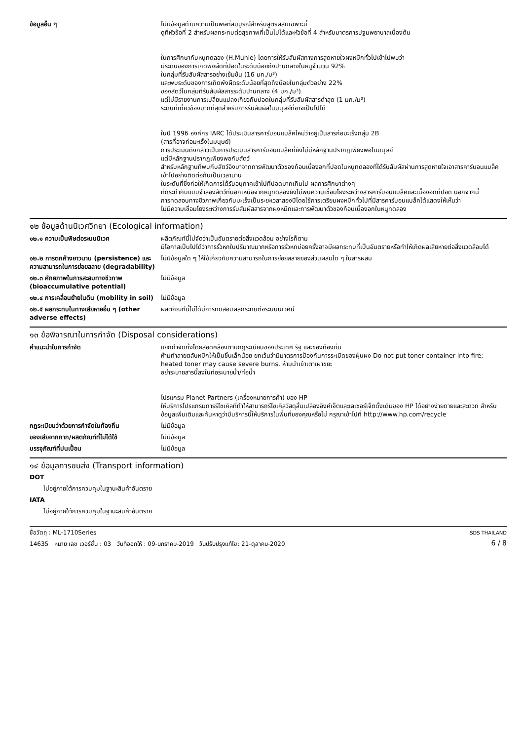| ข้อมูลอื่น ๆ | ไม่มีข้อมูลด้านความเป็นพิษที่สมบูรณ์สำหรับสูตรผสมเฉพาะนี้ ดูที่หัวข้อที่ 2 สำหรับผลกระทบต่อสุขภาพที่เป็นไปได้และหัวข้อที่ 4 สำหรับมาตรการปฐมพยาบาลเบื้องต้น ในการศึกษากับหนูทดลอง (H.Muhle) โดยการให้รับสัมผัสทางการสูดหายใจผงหมึกทั่วไปเข้าไปพบว่า มีระดับของการเกิดพังผืดที่ปอดในระดับน้อยถึงปานกลางในหนูจำนวน 92% ในกลุ่มที่รับสัมผัสสารอย่างเข้มข้น (16 มก./ม³) และพบระดับของการเกิดพังผืดระดับน้อยที่สุดถึงน้อยในกลุ่มตัวอย่าง 22% ของสัตว์ในกลุ่มที่รับสัมผัสสารระดับปานกลาง (4 มก./ม³) แต่ไม่มีรายงานการเปลี่ยนแปลงเกี่ยวกับปอดในกลุ่มที่รับสัมผัสสารต่ำสุด (1 มก./ม³) ระดับที่เกี่ยวข้องมากที่สุดสำหรับการรับสัมผัสในมนุษย์ที่อาจเป็นไปได้ ในปี 1996 องค์กร IARC ได้ประเมินสารคาร์บอนแบล็คใหม่ว่าอยู่เป็นสารก่อมะเร็งกลุ่ม 2B (สารที่อาจก่อมะเร็งในมนุษย์) การประเมินดังกล่าวเป็นการประเมินสารคาร์บอนแบล็คที่ยังไม่มีหลักฐานปรากฏเพียงพอในมนุษย์ แต่มีหลักฐานปรากฏเพียงพอกับสัตว์ สำหรับหลักฐานที่พบกับสัตว์อิงมาจากการพัฒนาตัวของก้อนเนื้องอกที่ปอดในหนูทดลองที่ได้รับสัมผัสผ่านการสูดหายใจเอาสารคาร์บอนแบล็คเข้าไปอย่างติดต่อกันเป็นเวลานาน ในระดับที่ซึ่งก่อให้เกิดการได้รับอนุภาคเข้าไปที่ปอดมากเกินไป ผลการศึกษาต่างๆ ที่กระทำกับแบบจำลองสัตว์ที่นอกเหนือจากหนูทดลองยังไม่พบความเชื่อมโยงระหว่างสารคาร์บอนแบล็คและเนื้องอกที่ปอด นอกจากนี้ การทดสอบทางชีวภาพเกี่ยวกับมะเร็งเป็นระยะเวลาสองปีโดยใช้การเตรียมผงหมึกทั่วไปที่มีสารคาร์บอนแบล็คได้แสดงให้เห็นว่า ไม่มีความเชื่อมโยงระหว่างการรับสัมผัสสารจากผงหมึกและการพัฒนาตัวของก้อนเนื้องอกในหนูทดลอง |
๑๒ ข้อมูลด้านนิเวศวิทยา (Ecological information)
| ๑๒.๑ ความเป็นพิษต่อระบบนิเวศ | ผลิตภัณฑ์นี้ไม่จัดว่าเป็นอันตรายต่อสิ่งแวดล้อม อย่างไรก็ตาม มีโอกาสเป็นไปได้ว่าการรั่วหกในปริมาณมากหรือการรั่วหกบ่อยครั้งอาจมีผลกระทบที่เป็นอันตรายหรือทำให้เกิดผลเสียหายต่อสิ่งแวดล้อมได้ |
| ๑๒.๒ การตกค้างยาวนาน (persistence) และความสามารถในการย่อยสลาย (degradability) | ไม่มีข้อมูลใด ๆ ให้ใช้เกี่ยวกับความสามารถในการย่อยสลายของส่วนผสมใด ๆ ในสารผสม |
| ๑๒.๓ ศักยภาพในการสะสมทางชีวภาพ (bioaccumulative potential) | ไม่มีข้อมูล |
| ๑๒.๔ การเคลื่อนย้ายในดิน (mobility in soil) | ไม่มีข้อมูล |
| ๑๒.๕ ผลกระทบในทางเสียหายอื่น ๆ (other adverse effects) | ผลิตภัณฑ์นี้ไม่ได้มีการทดสอบผลกระทบต่อระบบนิเวศน์ |
๑๓ ข้อพิจารณาในการกำจัด (Disposal considerations)
| คำแนะนำในการกำจัด | แยกกำจัดทิ้งโดยสอดคล้องตามกฎระเบียบของประเทศ รัฐ และของท้องถิ่น ห้ามทำลายตลับหมึกให้เป็นชิ้นเล็กน้อย ยกเว้นว่ามีมาตรการป้องกันการระเบิดของฝุ่นผง Do not put toner container into fire; heated toner may cause severe burns. ห้ามนำเข้าเตาเผาขยะ อย่าระบายสารนี้ลงในท่อระบายน้ำ/ท่อน้ำ โปรแกรม Planet Partners (เครื่องหมายการค้า) ของ HP ให้บริการโปรแกรมการรีไซเคิลที่ทำให้สามารถรีไซเคิลวัสดุสิ้นเปลืองอิงค์เจ็ตและเลเซอร์เจ็ตดั้งเดิมของ HP ได้อย่างง่ายดายและสะดวก สำหรับข้อมูลเพิ่มเติมและค้นหาดูว่ามีบริการนี้ให้บริการในพื้นที่ของคุณหรือไม่ กรุณาเข้าไปที่ http://www.hp.com/recycle |
| กฎระเบียบว่าด้วยการกำจัดในท้องถิ่น | ไม่มีข้อมูล |
| ของเสียจากกาก/ผลิตภัณฑ์ที่ไม่ได้ใช้ | ไม่มีข้อมูล |
| บรรจุภัณฑ์ที่ปนเปื้อน | ไม่มีข้อมูล |
๑๔ ข้อมูลการขนส่ง (Transport information)
DOT
ไม่อยู่ภายใต้การควบคุมในฐานะสินค้าอันตราย
IATA
ไม่อยู่ภายใต้การควบคุมในฐานะสินค้าอันตราย
ชื่อวัตถุ : ML-1710Series
14635 หมาย เลข เวอร์ชั่น : 03 วันที่ออกให้ : 09-มกราคม-2019 วันปรับปรุงแก้ไข: 21-ตุลาคม-2020
SDS THAILAND
6 / 8